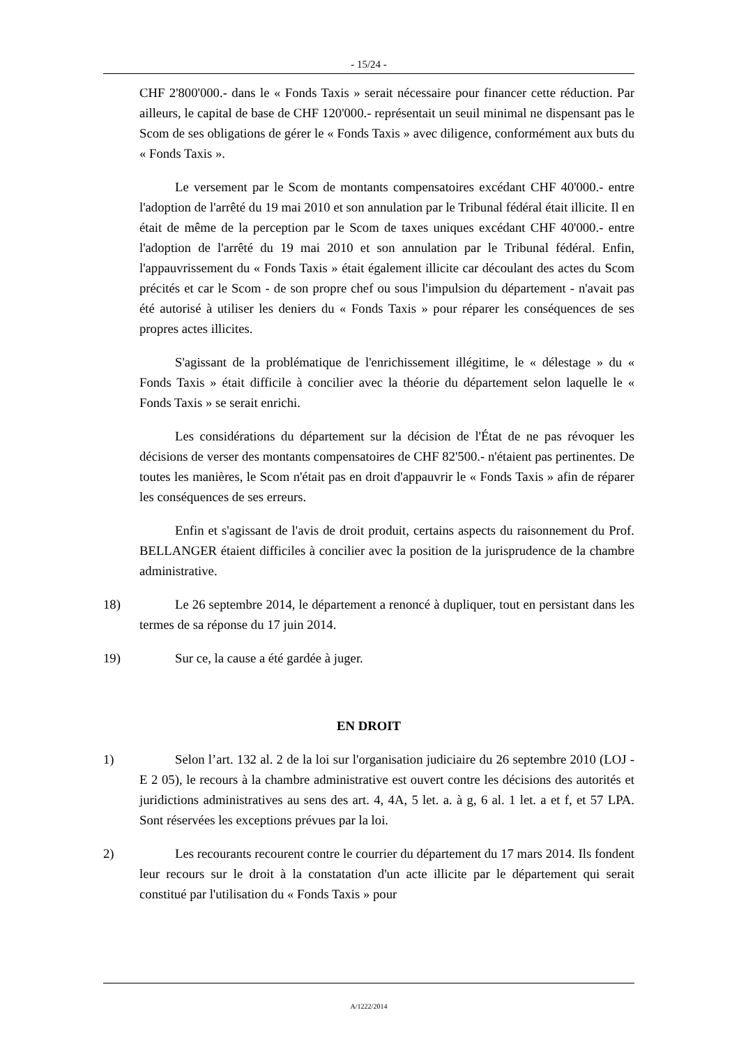- 15/24 -
CHF 2'800'000.- dans le « Fonds Taxis » serait nécessaire pour financer cette réduction. Par ailleurs, le capital de base de CHF 120'000.- représentait un seuil minimal ne dispensant pas le Scom de ses obligations de gérer le « Fonds Taxis » avec diligence, conformément aux buts du « Fonds Taxis ».
Le versement par le Scom de montants compensatoires excédant CHF 40'000.- entre l'adoption de l'arrêté du 19 mai 2010 et son annulation par le Tribunal fédéral était illicite. Il en était de même de la perception par le Scom de taxes uniques excédant CHF 40'000.- entre l'adoption de l'arrêté du 19 mai 2010 et son annulation par le Tribunal fédéral. Enfin, l'appauvrissement du « Fonds Taxis » était également illicite car découlant des actes du Scom précités et car le Scom - de son propre chef ou sous l'impulsion du département - n'avait pas été autorisé à utiliser les deniers du « Fonds Taxis » pour réparer les conséquences de ses propres actes illicites.
S'agissant de la problématique de l'enrichissement illégitime, le « délestage » du « Fonds Taxis » était difficile à concilier avec la théorie du département selon laquelle le « Fonds Taxis » se serait enrichi.
Les considérations du département sur la décision de l'État de ne pas révoquer les décisions de verser des montants compensatoires de CHF 82'500.- n'étaient pas pertinentes. De toutes les manières, le Scom n'était pas en droit d'appauvrir le « Fonds Taxis » afin de réparer les conséquences de ses erreurs.
Enfin et s'agissant de l'avis de droit produit, certains aspects du raisonnement du Prof. BELLANGER étaient difficiles à concilier avec la position de la jurisprudence de la chambre administrative.
18) Le 26 septembre 2014, le département a renoncé à dupliquer, tout en persistant dans les termes de sa réponse du 17 juin 2014.
19) Sur ce, la cause a été gardée à juger.
EN DROIT
1) Selon l’art. 132 al. 2 de la loi sur l'organisation judiciaire du 26 septembre 2010 (LOJ - E 2 05), le recours à la chambre administrative est ouvert contre les décisions des autorités et juridictions administratives au sens des art. 4, 4A, 5 let. a. à g, 6 al. 1 let. a et f, et 57 LPA. Sont réservées les exceptions prévues par la loi.
2) Les recourants recourent contre le courrier du département du 17 mars 2014. Ils fondent leur recours sur le droit à la constatation d'un acte illicite par le département qui serait constitué par l'utilisation du « Fonds Taxis » pour
A/1222/2014